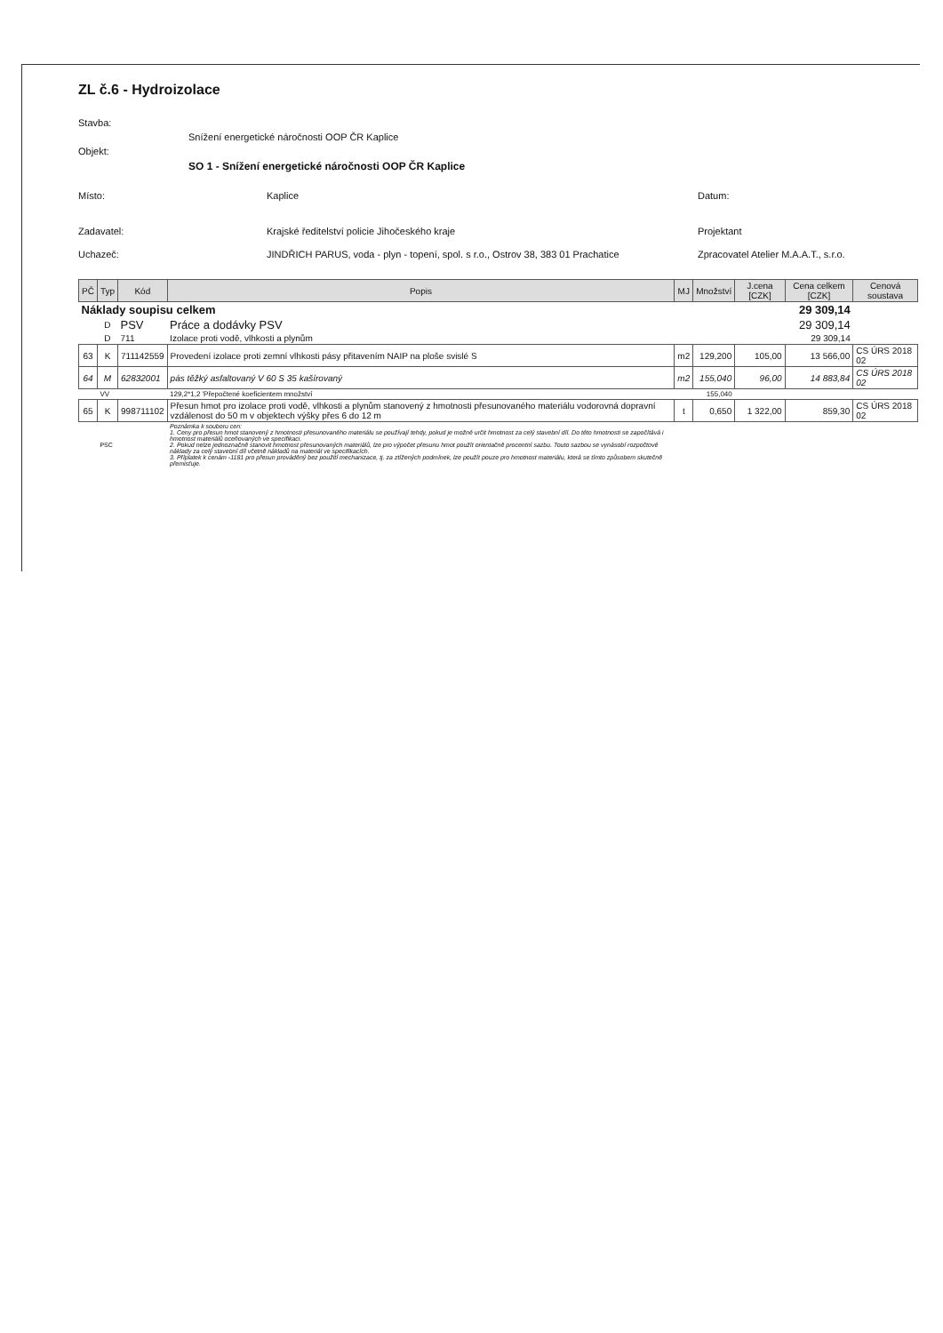ZL č.6 - Hydroizolace
Stavba:
Snížení energetické náročnosti OOP ČR Kaplice
Objekt:
SO 1 - Snížení energetické náročnosti OOP ČR Kaplice
Místo: Kaplice Datum:
Zadavatel: Krajské ředitelství policie Jihočeského kraje Projektant
Uchazeč: JINDŘICH PARUS, voda - plyn - topení, spol. s r.o., Ostrov 38, 383 01 Prachatice Zpracovatel Atelier M.A.A.T., s.r.o.
| PČ | Typ | Kód | Popis | MJ | Množství | J.cena [CZK] | Cena celkem [CZK] | Cenová soustava |
| --- | --- | --- | --- | --- | --- | --- | --- | --- |
| Náklady soupisu celkem | | | | 29 309,14 | | | | |
| | D | PSV | Práce a dodávky PSV | 29 309,14 | | | | |
| | D | 711 | Izolace proti vodě, vlhkosti a plynům | 29 309,14 | | | | |
| 63 | K | 711142559 | Provedení izolace proti zemní vlhkosti pásy přitavením NAIP na ploše svislé S | m2 | 129,200 | 105,00 | 13 566,00 | CS ÚRS 2018 02 |
| 64 | M | 62832001 | pás těžký asfaltovaný V 60 S 35 kašírovaný | m2 | 155,040 | 96,00 | 14 883,84 | CS ÚRS 2018 02 |
| | VV | | 129,2*1,2 'Přepočtené koeficientem množství | | 155,040 | | | |
| 65 | K | 998711102 | Přesun hmot pro izolace proti vodě, vlhkosti a plynům stanovený z hmotnosti přesunovaného materiálu vodorovná dopravní vzdálenost do 50 m v objektech výšky přes 6 do 12 m | t | 0,650 | 1 322,00 | 859,30 | CS ÚRS 2018 02 |
| | PSC | | Poznámka k souboru cen: 1. Ceny pro přesun hmot stanovený z hmotnosti přesunovaného materiálu se používají tehdy, pokud je možné určit hmotnost za celý stavební díl. Do této hmotnosti se započítává i hmotnost materiálů oceňovaných ve specifikaci. 2. Pokud nelze jednoznačně stanovit hmotnost přesunovaných materiálů, lze pro výpočet přesunu hmot použít orientačně procentní sazbu. Touto sazbou se vynásobí rozpočtové náklady za celý stavební díl včetně nákladů na materiál ve specifikacích. 3. Příplatek k cenám -1181 pro přesun prováděný bez použití mechanizace, tj. za ztížených podmínek, lze použít pouze pro hmotnost materiálu, která se tímto způsobem skutečně přemisťuje. | | | | | |